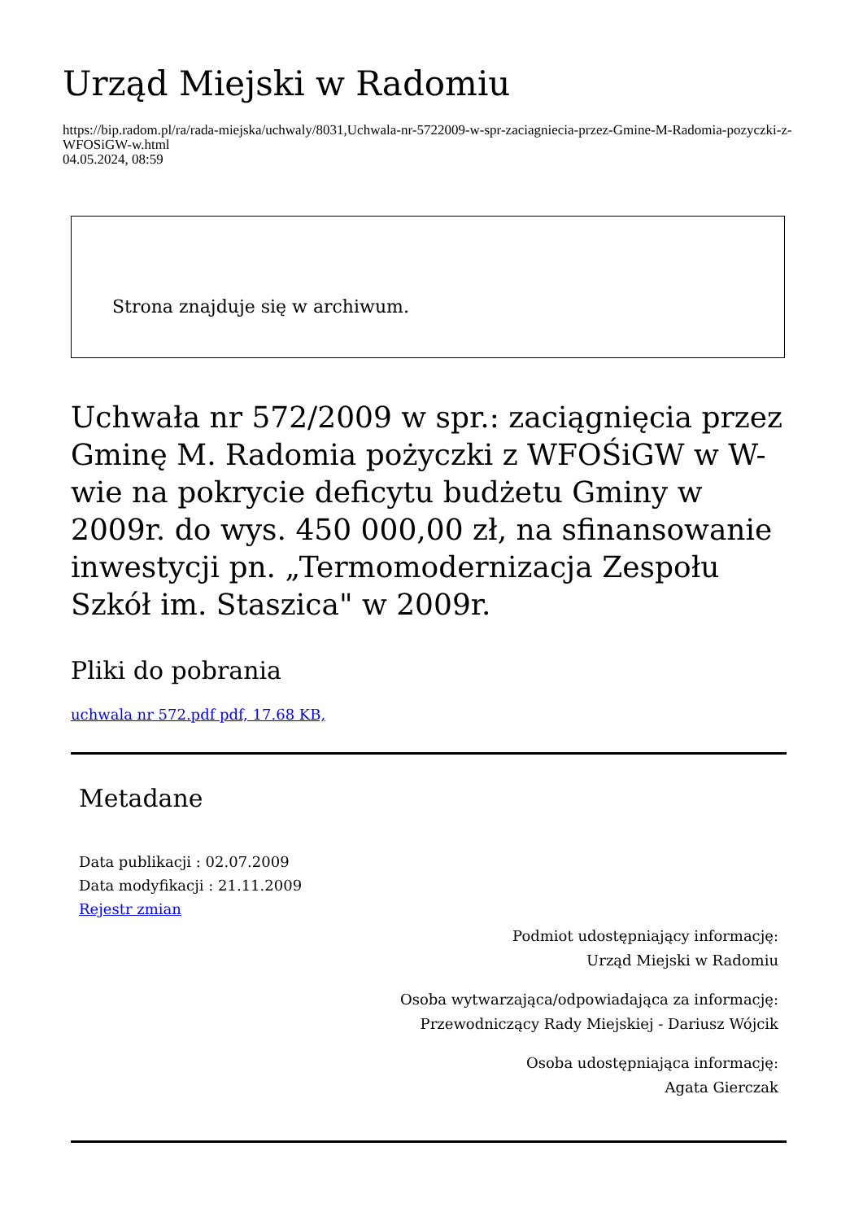Urząd Miejski w Radomiu
https://bip.radom.pl/ra/rada-miejska/uchwaly/8031,Uchwala-nr-5722009-w-spr-zaciagniecia-przez-Gmine-M-Radomia-pozyczki-z-WFOSiGW-w.html
04.05.2024, 08:59
Strona znajduje się w archiwum.
Uchwała nr 572/2009 w spr.: zaciągnięcia przez Gminę M. Radomia pożyczki z WFOŚiGW w W-wie na pokrycie deficytu budżetu Gminy w 2009r. do wys. 450 000,00 zł, na sfinansowanie inwestycji pn. „Termomodernizacja Zespołu Szkół im. Staszica" w 2009r.
Pliki do pobrania
uchwala nr 572.pdf pdf, 17.68 KB,
Metadane
Data publikacji : 02.07.2009
Data modyfikacji : 21.11.2009
Rejestr zmian
Podmiot udostępniający informację:
Urząd Miejski w Radomiu
Osoba wytwarzająca/odpowiadająca za informację:
Przewodniczący Rady Miejskiej - Dariusz Wójcik
Osoba udostępniająca informację:
Agata Gierczak